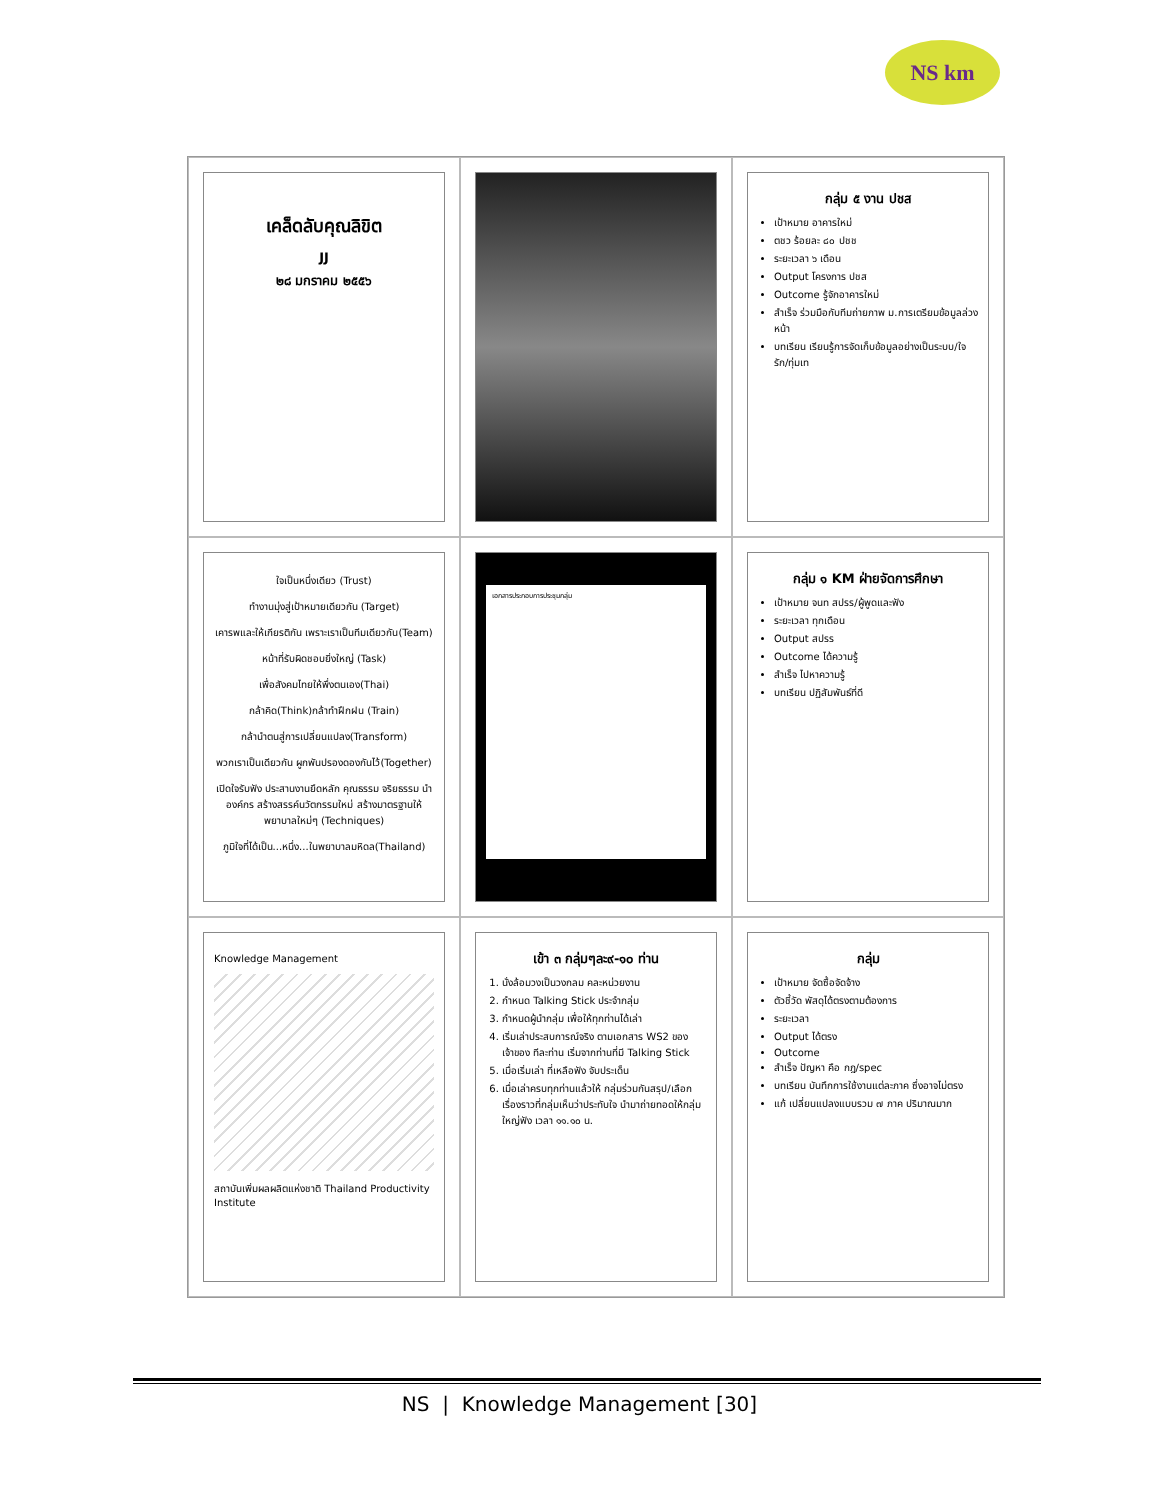NS km
เคล็ดลับคุณลิขิต
JJ
๒๘ มกราคม ๒๕๕๖
กลุ่ม ๕ งาน ปชส
เป้าหมาย อาคารใหม่
ตชว ร้อยละ ๘๐ ปชช
ระยะเวลา ๖ เดือน
Output โครงการ ปชส
Outcome รู้จักอาคารใหม่
สำเร็จ ร่วมมือกับทีมถ่ายภาพ ม.การเตรียมข้อมูลล่วงหน้า
บทเรียน เรียนรู้การจัดเก็บข้อมูลอย่างเป็นระบบ/ใจรัก/ทุ่มเท
ใจเป็นหนึ่งเดียว (Trust)
ทำงานมุ่งสู่เป้าหมายเดียวกัน (Target)
เคารพและให้เกียรติกัน เพราะเราเป็นทีมเดียวกัน(Team)
หน้าที่รับผิดชอบยิ่งใหญ่ (Task)
เพื่อสังคมไทยให้พึ่งตนเอง(Thai)
กล้าคิด(Think)กล้าทำฝึกฝน (Train)
กล้านำตนสู่การเปลี่ยนแปลง(Transform)
พวกเราเป็นเดียวกัน ผูกพันปรองดองกันไว้(Together)
เปิดใจรับฟัง ประสานงานยึดหลัก คุณธรรม จริยธรรม นำองค์กร สร้างสรรค์นวัตกรรมใหม่ สร้างมาตรฐานให้พยาบาลใหม่ๆ (Techniques)
ภูมิใจที่ได้เป็น...หนึ่ง...ในพยาบาลมหิดล(Thailand)
เอกสารประกอบการประชุมกลุ่ม
กลุ่ม ๑ KM ฝ่ายจัดการศึกษา
เป้าหมาย จนท สปรร/ผู้พูดและฟัง
ระยะเวลา ทุกเดือน
Output สปรร
Outcome ได้ความรู้
สำเร็จ ไปหาความรู้
บทเรียน ปฏิสัมพันธ์ที่ดี
Knowledge Management
สถาบันเพิ่มผลผลิตแห่งชาติ Thailand Productivity Institute
เข้า ๓ กลุ่มๆละ๙-๑๐ ท่าน
1. นั่งล้อมวงเป็นวงกลม คละหน่วยงาน
2. กำหนด Talking Stick ประจำกลุ่ม
3. กำหนดผู้นำกลุ่ม เพื่อให้ทุกท่านได้เล่า
4. เริ่มเล่าประสบการณ์จริง ตามเอกสาร WS2 ของเจ้าของ ทีละท่าน เริ่มจากท่านที่มี Talking Stick
5. เมื่อเริ่มเล่า ที่เหลือฟัง จับประเด็น
6. เมื่อเล่าครบทุกท่านแล้วให้ กลุ่มร่วมกันสรุป/เลือกเรื่องราวที่กลุ่มเห็นว่าประทับใจ นำมาถ่ายทอดให้กลุ่มใหญ่ฟัง เวลา ๑๑.๑๐ น.
กลุ่ม
เป้าหมาย จัดซื้อจัดจ้าง
ตัวชี้วัด พัสดุได้ตรงตามต้องการ
ระยะเวลา
Output ได้ตรง
Outcome
สำเร็จ ปัญหา คือ กฎ/spec
บทเรียน บันทึกการใช้งานแต่ละภาค ซึ่งอาจไม่ตรง
แก้ เปลี่ยนแปลงแบบรวม ๗ ภาค ปริมาณมาก
NS | Knowledge Management [30]